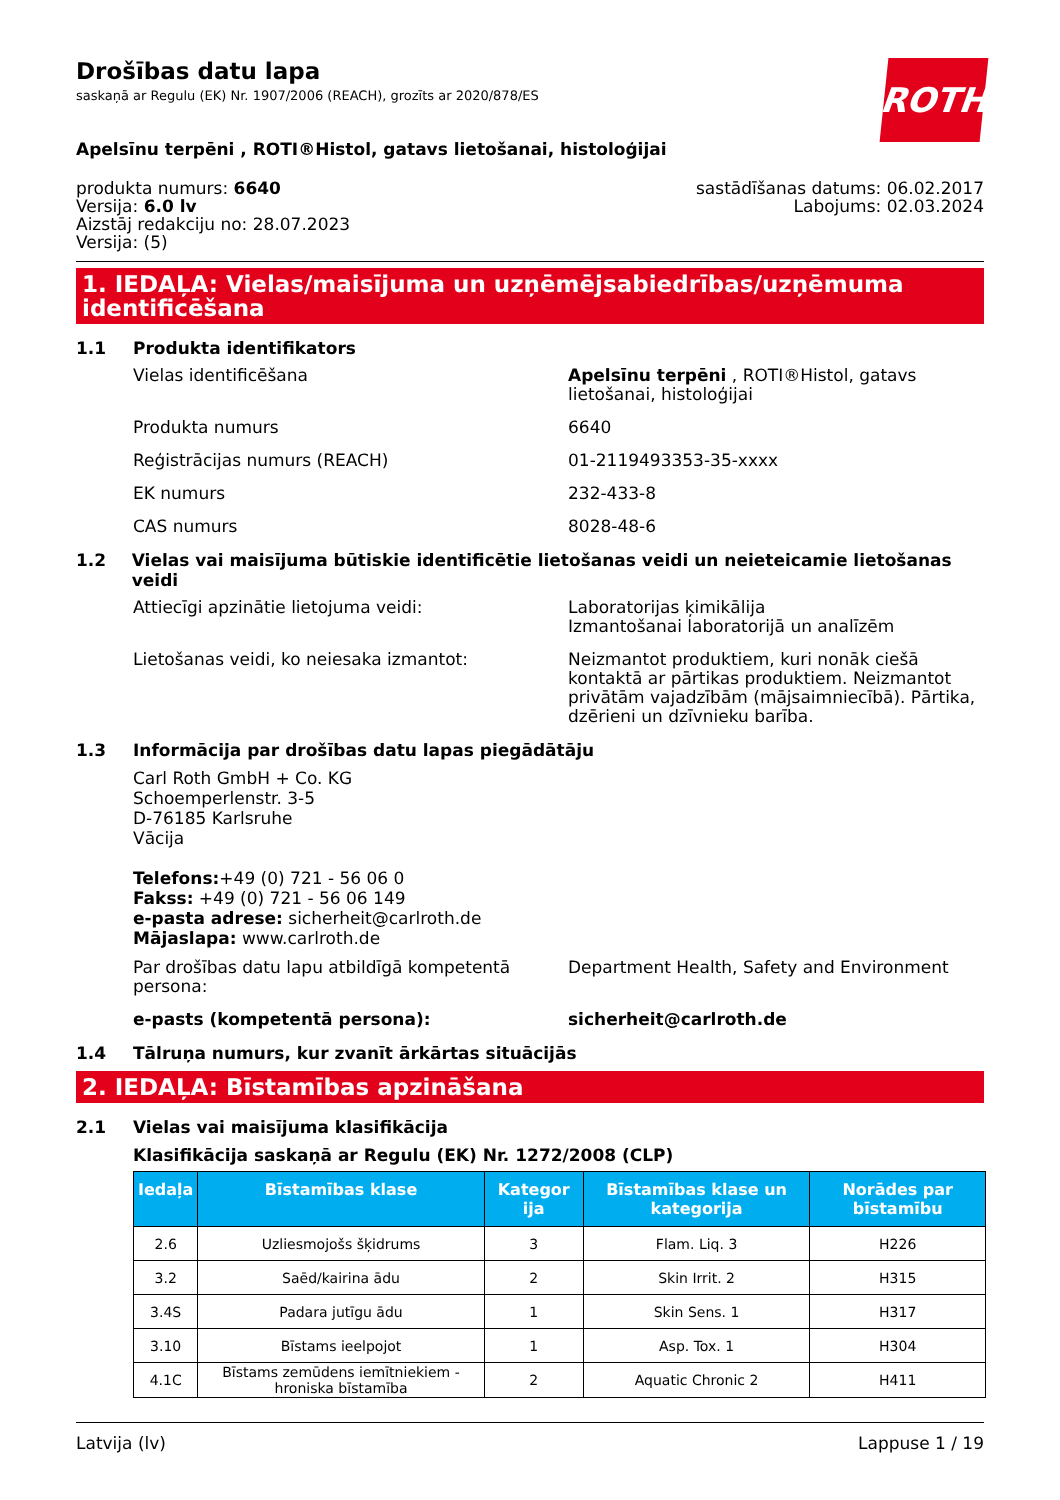ROTH
Drošības datu lapa
saskaņā ar Regulu (EK) Nr. 1907/2006 (REACH), grozīts ar 2020/878/ES
Apelsīnu terpēni , ROTI®Histol, gatavs lietošanai, histoloģijai
produkta numurs: 6640
Versija: 6.0 lv
Aizstāj redakciju no: 28.07.2023
Versija: (5)
sastādīšanas datums: 06.02.2017
Labojums: 02.03.2024
1. IEDAĻA: Vielas/maisījuma un uzņēmējsabiedrības/uzņēmuma identificēšana
1.1 Produkta identifikators
Vielas identificēšana Apelsīnu terpēni , ROTI®Histol, gatavs lietošanai, histoloģijai
Produkta numurs 6640
Reģistrācijas numurs (REACH) 01-2119493353-35-xxxx
EK numurs 232-433-8
CAS numurs 8028-48-6
1.2 Vielas vai maisījuma būtiskie identificētie lietošanas veidi un neieteicamie lietošanas veidi
Attiecīgi apzinātie lietojuma veidi: Laboratorijas ķimikālija
Izmantošanai laboratorijā un analīzēm
Lietošanas veidi, ko neiesaka izmantot: Neizmantot produktiem, kuri nonāk ciešā kontaktā ar pārtikas produktiem. Neizmantot privātām vajadzībām (mājsaimniecībā). Pārtika, dzērieni un dzīvnieku barība.
1.3 Informācija par drošības datu lapas piegādātāju
Carl Roth GmbH + Co. KG
Schoemperlenstr. 3-5
D-76185 Karlsruhe
Vācija
Telefons:+49 (0) 721 - 56 06 0
Fakss: +49 (0) 721 - 56 06 149
e-pasta adrese: sicherheit@carlroth.de
Mājaslapa: www.carlroth.de
Par drošības datu lapu atbildīgā kompetentā persona:
Department Health, Safety and Environment
e-pasts (kompetentā persona): sicherheit@carlroth.de
1.4 Tālruņa numurs, kur zvanīt ārkārtas situācijās
2. IEDAĻA: Bīstamības apzināšana
2.1 Vielas vai maisījuma klasifikācija
Klasifikācija saskaņā ar Regulu (EK) Nr. 1272/2008 (CLP)
| Iedaļa | Bīstamības klase | Kategor ija | Bīstamības klase un kategorija | Norādes par bīstamību |
| --- | --- | --- | --- | --- |
| 2.6 | Uzliesmojošs šķidrums | 3 | Flam. Liq. 3 | H226 |
| 3.2 | Saēd/kairina ādu | 2 | Skin Irrit. 2 | H315 |
| 3.4S | Padara jutīgu ādu | 1 | Skin Sens. 1 | H317 |
| 3.10 | Bīstams ieelpojot | 1 | Asp. Tox. 1 | H304 |
| 4.1C | Bīstams zemūdens iemītniekiem - hroniska bīstamība | 2 | Aquatic Chronic 2 | H411 |
Latvija (lv) Lappuse 1 / 19